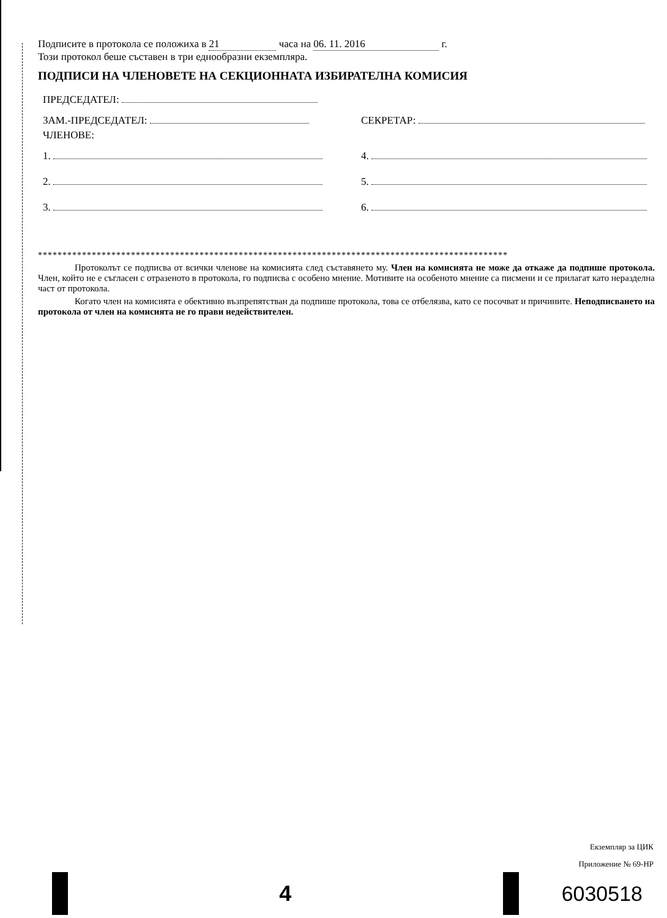Подписите в протокола се положиха в 21 часа на 06. 11. 2016 г.
Този протокол беше съставен в три еднообразни екземпляра.
ПОДПИСИ НА ЧЛЕНОВЕТЕ НА СЕКЦИОННАТА ИЗБИРАТЕЛНА КОМИСИЯ
ПРЕДСЕДАТЕЛ:
ЗАМ.-ПРЕДСЕДАТЕЛ: СЕКРЕТАР:
ЧЛЕНОВЕ:
1. 4.
2. 5.
3. 6.
************************************************************************************************
Протоколът се подписва от всички членове на комисията след съставянето му. Член на комисията не може да откаже да подпише протокола. Член, който не е съгласен с отразеното в протокола, го подписва с особено мнение. Мотивите на особеното мнение са писмени и се прилагат като неразделна част от протокола.
Когато член на комисията е обективно възпрепятстван да подпише протокола, това се отбелязва, като се посочват и причините. Неподписването на протокола от член на комисията не го прави недействителен.
Екземпляр за ЦИК
Приложение № 69-НР
4 6030518